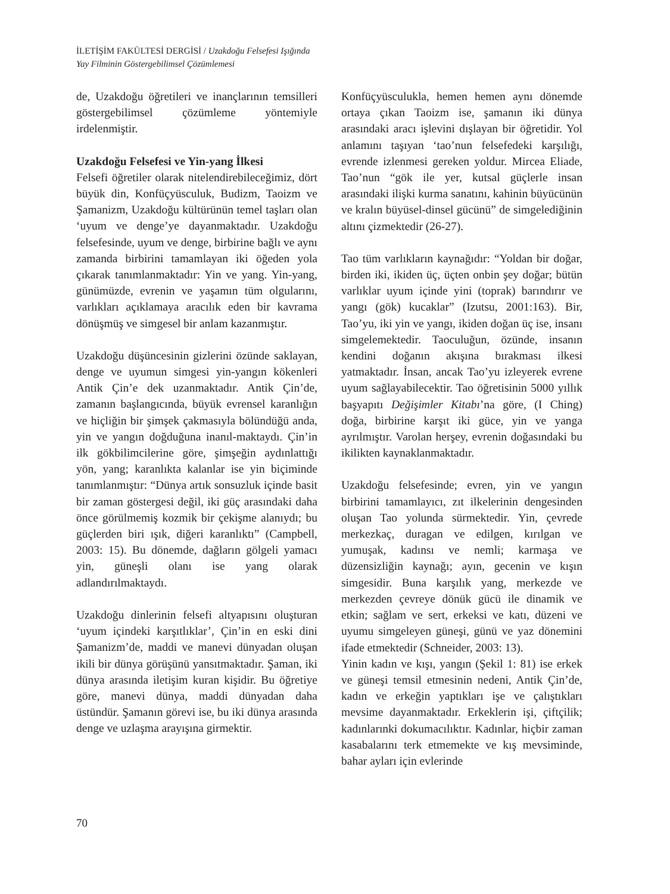İLETİŞİM FAKÜLTESİ DERGİSİ / Uzakdoğu Felsefesi Işığında
Yay Filminin Göstergebilimsel Çözümlemesi
de, Uzakdoğu öğretileri ve inançlarının temsilleri göstergebilimsel çözümleme yöntemiyle irdelenmiştir.
Uzakdoğu Felsefesi ve Yin-yang İlkesi
Felsefi öğretiler olarak nitelendirebileceğimiz, dört büyük din, Konfüçyüsculuk, Budizm, Taoizm ve Şamanizm, Uzakdoğu kültürünün temel taşları olan ‘uyum ve denge’ye dayanmaktadır. Uzakdoğu felsefesinde, uyum ve denge, birbirine bağlı ve aynı zamanda birbirini tamamlayan iki öğeden yola çıkarak tanımlanmaktadır: Yin ve yang. Yin-yang, günümüzde, evrenin ve yaşamın tüm olgularını, varlıkları açıklamaya aracılık eden bir kavrama dönüşmüş ve simgesel bir anlam kazanmıştır.
Uzakdoğu düşüncesinin gizlerini özünde saklayan, denge ve uyumun simgesi yin-yangın kökenleri Antik Çin’e dek uzanmaktadır. Antik Çin’de, zamanın başlangıcında, büyük evrensel karanlığın ve hiçliğin bir şimşek çakmasıyla bölündüğü anda, yin ve yangın doğduğuna inanıl-maktaydı. Çin’in ilk gökbilimcilerine göre, şimşeğin aydınlattığı yön, yang; karanlıkta kalanlar ise yin biçiminde tanımlanmıştır: “Dünya artık sonsuzluk içinde basit bir zaman göstergesi değil, iki güç arasındaki daha önce görülmemiş kozmik bir çekişme alanıydı; bu güçlerden biri ışık, diğeri karanlıktı” (Campbell, 2003: 15). Bu dönemde, dağların gölgeli yamacı yin, güneşli olanı ise yang olarak adlandırılmaktaydı.
Uzakdoğu dinlerinin felsefi altyapısını oluşturan ‘uyum içindeki karşıtlıklar’, Çin’in en eski dini Şamanizm’de, maddi ve manevi dünyadan oluşan ikili bir dünya görüşünü yansıtmaktadır. Şaman, iki dünya arasında iletişim kuran kişidir. Bu öğretiye göre, manevi dünya, maddi dünyadan daha üstündür. Şamanın görevi ise, bu iki dünya arasında denge ve uzlaşma arayışına girmektir.
Konfüçyüsculukla, hemen hemen aynı dönemde ortaya çıkan Taoizm ise, şamanın iki dünya arasındaki aracı işlevini dışlayan bir öğretidir. Yol anlamını taşıyan ‘tao’nun felsefedeki karşılığı, evrende izlenmesi gereken yoldur. Mircea Eliade, Tao’nun “gök ile yer, kutsal güçlerle insan arasındaki ilişki kurma sanatını, kahinin büyücünün ve kralın büyüsel-dinsel gücünü” de simgelediğinin altını çizmektedir (26-27).
Tao tüm varlıkların kaynağıdır: “Yoldan bir doğar, birden iki, ikiden üç, üçten onbin şey doğar; bütün varlıklar uyum içinde yini (toprak) barındırır ve yangı (gök) kucaklar” (Izutsu, 2001:163). Bir, Tao’yu, iki yin ve yangı, ikiden doğan üç ise, insanı simgelemektedir. Taoculuğun, özünde, insanın kendini doğanın akışına bırakması ilkesi yatmaktadır. İnsan, ancak Tao’yu izleyerek evrene uyum sağlayabilecektir. Tao öğretisinin 5000 yıllık başyapıtı Değişimler Kitabı’na göre, (I Ching) doğa, birbirine karşıt iki güce, yin ve yanga ayrılmıştır. Varolan herşey, evrenin doğasındaki bu ikilikten kaynaklanmaktadır.
Uzakdoğu felsefesinde; evren, yin ve yangın birbirini tamamlayıcı, zıt ilkelerinin dengesinden oluşan Tao yolunda sürmektedir. Yin, çevrede merkezkaç, duragan ve edilgen, kırılgan ve yumuşak, kadınsı ve nemli; karmaşa ve düzensizliğin kaynağı; ayın, gecenin ve kışın simgesidir. Buna karşılık yang, merkezde ve merkezden çevreye dönük gücü ile dinamik ve etkin; sağlam ve sert, erkeksi ve katı, düzeni ve uyumu simgeleyen güneşi, günü ve yaz dönemini ifade etmektedir (Schneider, 2003: 13).
Yinin kadın ve kışı, yangın (Şekil 1: 81) ise erkek ve güneşi temsil etmesinin nedeni, Antik Çin’de, kadın ve erkeğin yaptıkları işe ve çalıştıkları mevsime dayanmaktadır. Erkeklerin işi, çiftçilik; kadınlarınki dokumacılıktır. Kadınlar, hiçbir zaman kasabalarını terk etmemekte ve kış mevsiminde, bahar ayları için evlerinde
70